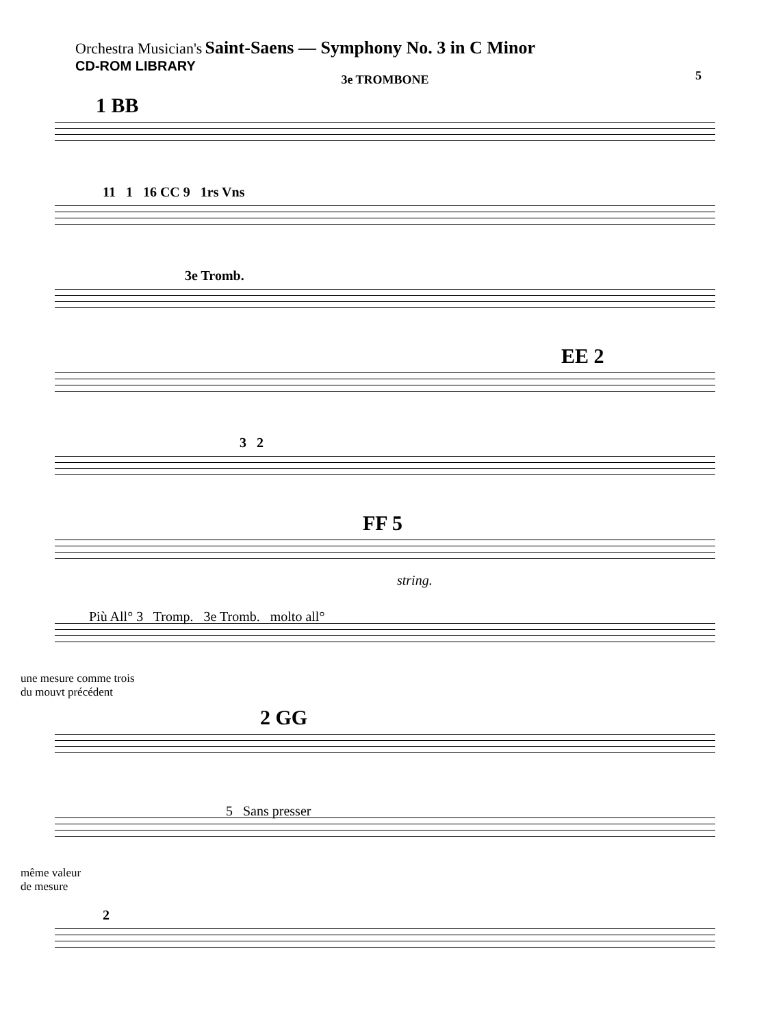Orchestra Musician's Saint-Saens — Symphony No. 3 in C Minor
CD-ROM LIBRARY
5
3e TROMBONE
1 BB
11 1 16 CC 9 1rs Vns
3e Tromb.
EE 2
3 2
FF 5
string.
Più All° 3 Tromp. 3e Tromb. molto all°
une mesure comme trois
du mouvt précédent
2 GG
5 Sans presser
même valeur
de mesure
2